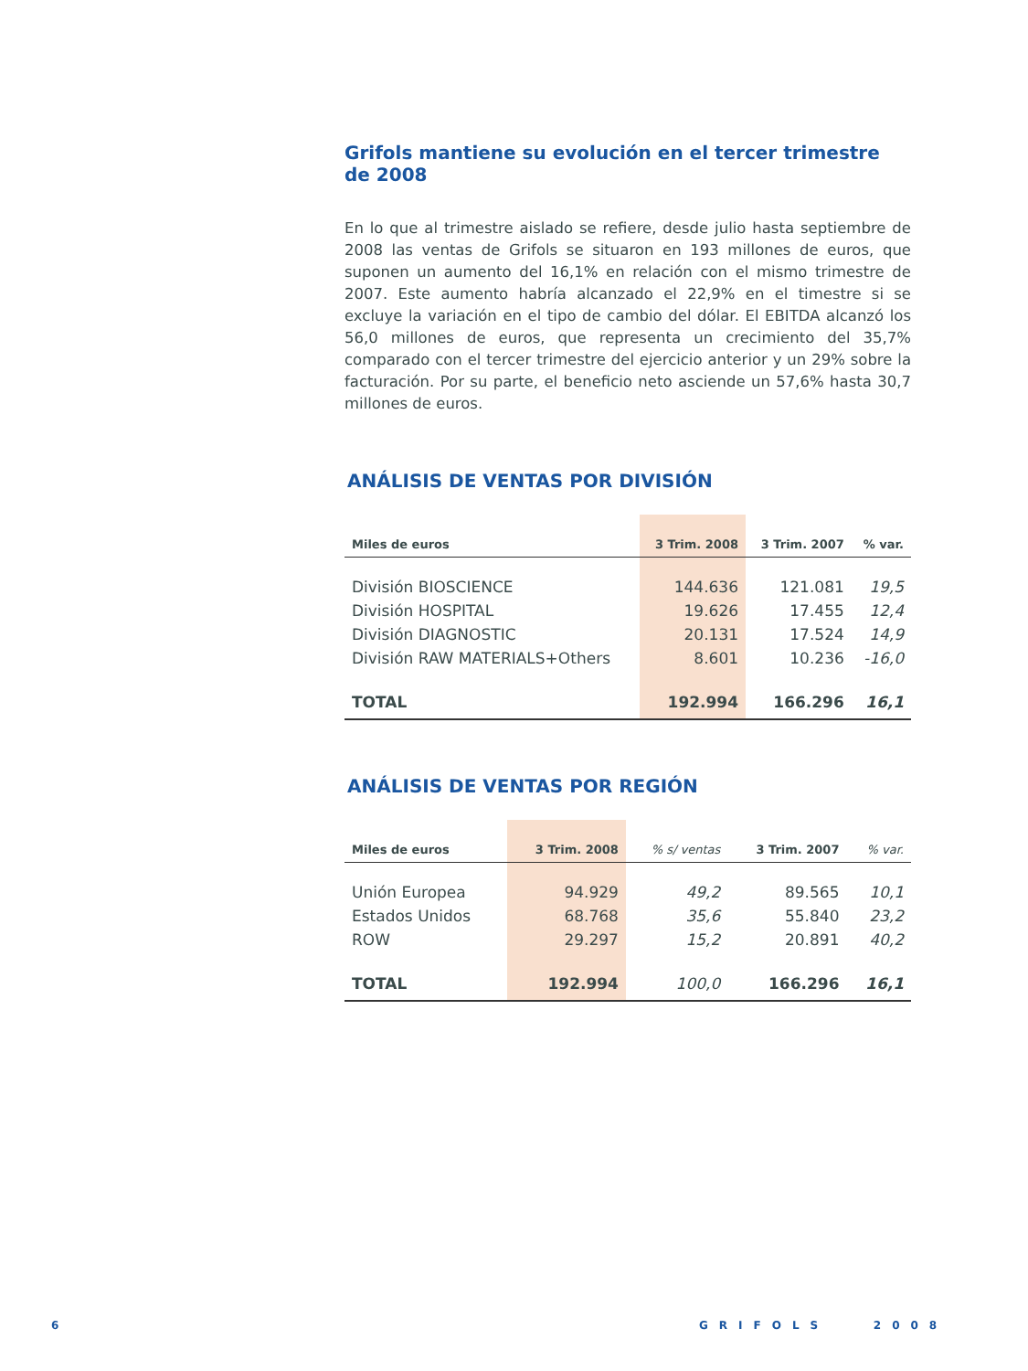Grifols mantiene su evolución en el tercer trimestre de 2008
En lo que al trimestre aislado se refiere, desde julio hasta septiembre de 2008 las ventas de Grifols se situaron en 193 millones de euros, que suponen un aumento del 16,1% en relación con el mismo trimestre de 2007. Este aumento habría alcanzado el 22,9% en el timestre si se excluye la variación en el tipo de cambio del dólar. El EBITDA alcanzó los 56,0 millones de euros, que representa un crecimiento del 35,7% comparado con el tercer trimestre del ejercicio anterior y un 29% sobre la facturación. Por su parte, el beneficio neto asciende un 57,6% hasta 30,7 millones de euros.
ANÁLISIS DE VENTAS POR DIVISIÓN
| Miles de euros | 3 Trim. 2008 | 3 Trim. 2007 | % var. |
| --- | --- | --- | --- |
| División BIOSCIENCE | 144.636 | 121.081 | 19,5 |
| División HOSPITAL | 19.626 | 17.455 | 12,4 |
| División DIAGNOSTIC | 20.131 | 17.524 | 14,9 |
| División RAW MATERIALS+Others | 8.601 | 10.236 | -16,0 |
| TOTAL | 192.994 | 166.296 | 16,1 |
ANÁLISIS DE VENTAS POR REGIÓN
| Miles de euros | 3 Trim. 2008 | % s/ ventas | 3 Trim. 2007 | % var. |
| --- | --- | --- | --- | --- |
| Unión Europea | 94.929 | 49,2 | 89.565 | 10,1 |
| Estados Unidos | 68.768 | 35,6 | 55.840 | 23,2 |
| ROW | 29.297 | 15,2 | 20.891 | 40,2 |
| TOTAL | 192.994 | 100,0 | 166.296 | 16,1 |
6 GRIFOLS 2008